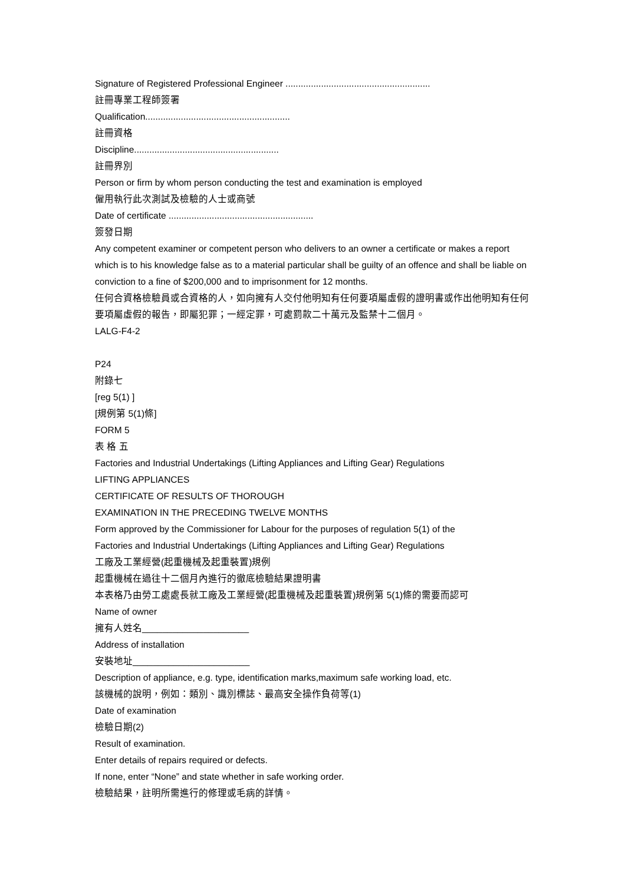Signature of Registered Professional Engineer .........................................................
註冊專業工程師簽署
Qualification.........................................................
註冊資格
Discipline.........................................................
註冊界別
Person or firm by whom person conducting the test and examination is employed
僱用執行此次測試及檢驗的人士或商號
Date of certificate .........................................................
簽發日期
Any competent examiner or competent person who delivers to an owner a certificate or makes a report which is to his knowledge false as to a material particular shall be guilty of an offence and shall be liable on conviction to a fine of $200,000 and to imprisonment for 12 months.
任何合資格檢驗員或合資格的人，如向擁有人交付他明知有任何要項屬虛假的證明書或作出他明知有任何要項屬虛假的報告，即屬犯罪；一經定罪，可處罰款二十萬元及監禁十二個月。
LALG-F4-2
P24
附錄七
[reg 5(1) ]
[規例第 5(1)條]
FORM 5
表 格 五
Factories and Industrial Undertakings (Lifting Appliances and Lifting Gear) Regulations
LIFTING APPLIANCES
CERTIFICATE OF RESULTS OF THOROUGH
EXAMINATION IN THE PRECEDING TWELVE MONTHS
Form approved by the Commissioner for Labour for the purposes of regulation 5(1) of the
Factories and Industrial Undertakings (Lifting Appliances and Lifting Gear) Regulations
工廠及工業經營(起重機械及起重裝置)規例
起重機械在過往十二個月內進行的徹底檢驗結果證明書
本表格乃由勞工處處長就工廠及工業經營(起重機械及起重裝置)規例第 5(1)條的需要而認可
Name of owner
擁有人姓名_____________________
Address of installation
安裝地址_______________________
Description of appliance, e.g. type, identification marks,maximum safe working load, etc.
該機械的說明，例如：類別、識別標誌、最高安全操作負荷等(1)
Date of examination
檢驗日期(2)
Result of examination.
Enter details of repairs required or defects.
If none, enter “None” and state whether in safe working order.
檢驗結果，註明所需進行的修理或毛病的詳情。